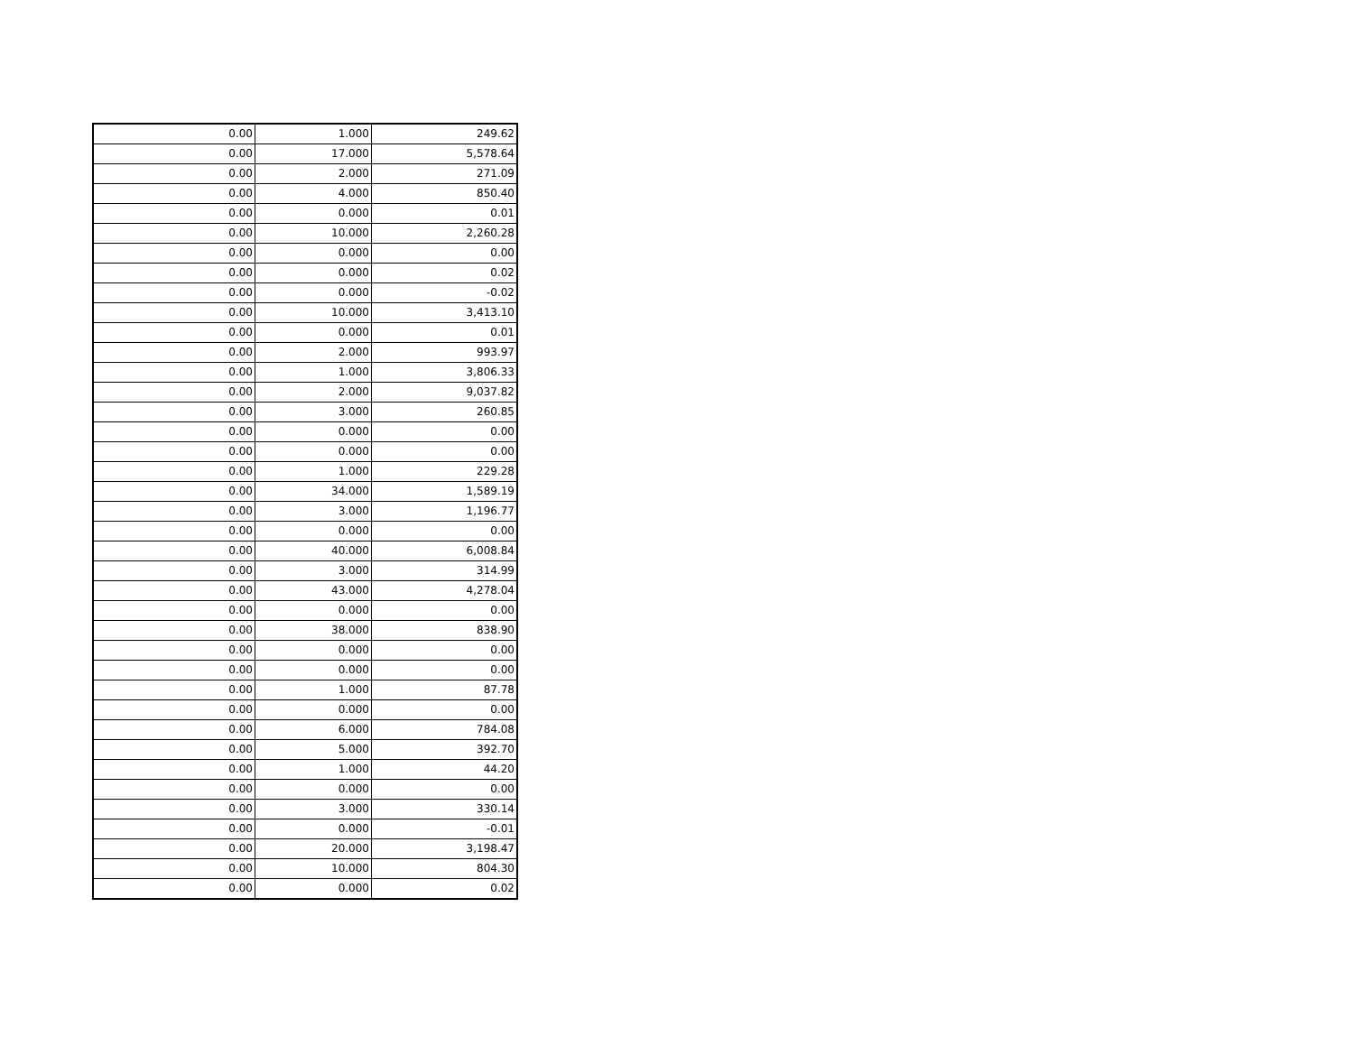| 0.00 | 1.000 | 249.62 |
| 0.00 | 17.000 | 5,578.64 |
| 0.00 | 2.000 | 271.09 |
| 0.00 | 4.000 | 850.40 |
| 0.00 | 0.000 | 0.01 |
| 0.00 | 10.000 | 2,260.28 |
| 0.00 | 0.000 | 0.00 |
| 0.00 | 0.000 | 0.02 |
| 0.00 | 0.000 | -0.02 |
| 0.00 | 10.000 | 3,413.10 |
| 0.00 | 0.000 | 0.01 |
| 0.00 | 2.000 | 993.97 |
| 0.00 | 1.000 | 3,806.33 |
| 0.00 | 2.000 | 9,037.82 |
| 0.00 | 3.000 | 260.85 |
| 0.00 | 0.000 | 0.00 |
| 0.00 | 0.000 | 0.00 |
| 0.00 | 1.000 | 229.28 |
| 0.00 | 34.000 | 1,589.19 |
| 0.00 | 3.000 | 1,196.77 |
| 0.00 | 0.000 | 0.00 |
| 0.00 | 40.000 | 6,008.84 |
| 0.00 | 3.000 | 314.99 |
| 0.00 | 43.000 | 4,278.04 |
| 0.00 | 0.000 | 0.00 |
| 0.00 | 38.000 | 838.90 |
| 0.00 | 0.000 | 0.00 |
| 0.00 | 0.000 | 0.00 |
| 0.00 | 1.000 | 87.78 |
| 0.00 | 0.000 | 0.00 |
| 0.00 | 6.000 | 784.08 |
| 0.00 | 5.000 | 392.70 |
| 0.00 | 1.000 | 44.20 |
| 0.00 | 0.000 | 0.00 |
| 0.00 | 3.000 | 330.14 |
| 0.00 | 0.000 | -0.01 |
| 0.00 | 20.000 | 3,198.47 |
| 0.00 | 10.000 | 804.30 |
| 0.00 | 0.000 | 0.02 |